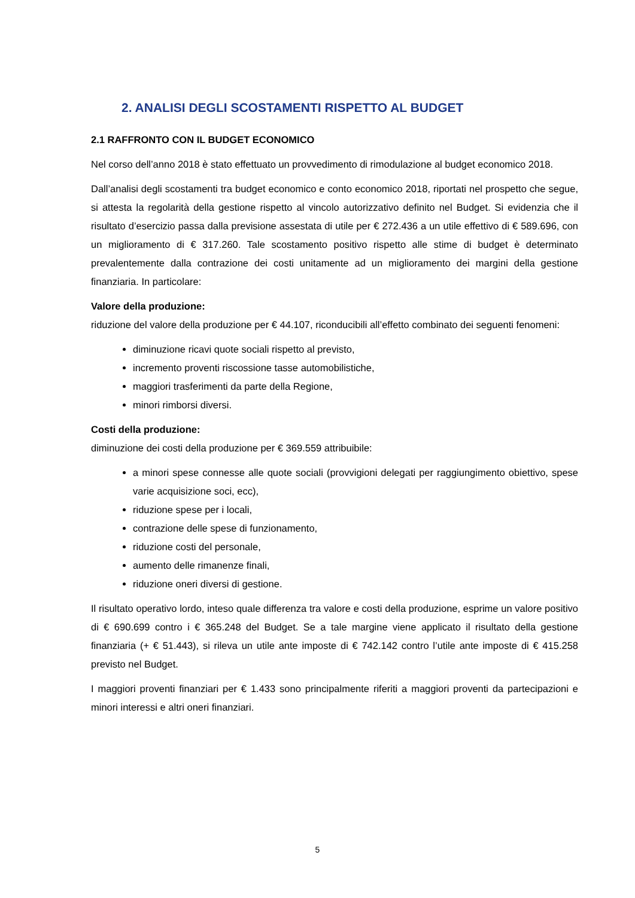2. ANALISI DEGLI SCOSTAMENTI RISPETTO AL BUDGET
2.1 RAFFRONTO CON IL BUDGET ECONOMICO
Nel corso dell’anno 2018 è stato effettuato un provvedimento di rimodulazione al budget economico 2018.
Dall’analisi degli scostamenti tra budget economico e conto economico 2018, riportati nel prospetto che segue, si attesta la regolarità della gestione rispetto al vincolo autorizzativo definito nel Budget. Si evidenzia che il risultato d’esercizio passa dalla previsione assestata di utile per € 272.436 a un utile effettivo di € 589.696, con un miglioramento di € 317.260. Tale scostamento positivo rispetto alle stime di budget è determinato prevalentemente dalla contrazione dei costi unitamente ad un miglioramento dei margini della gestione finanziaria. In particolare:
Valore della produzione:
riduzione del valore della produzione per € 44.107, riconducibili all’effetto combinato dei seguenti fenomeni:
diminuzione ricavi quote sociali rispetto al previsto,
incremento proventi riscossione tasse automobilistiche,
maggiori trasferimenti da parte della Regione,
minori rimborsi diversi.
Costi della produzione:
diminuzione dei costi della produzione per € 369.559 attribuibile:
a minori spese connesse alle quote sociali (provvigioni delegati per raggiungimento obiettivo, spese varie acquisizione soci, ecc),
riduzione spese per i locali,
contrazione delle spese di funzionamento,
riduzione costi del personale,
aumento delle rimanenze finali,
riduzione oneri diversi di gestione.
Il risultato operativo lordo, inteso quale differenza tra valore e costi della produzione, esprime un valore positivo di € 690.699 contro i € 365.248 del Budget. Se a tale margine viene applicato il risultato della gestione finanziaria (+ € 51.443), si rileva un utile ante imposte di € 742.142 contro l’utile ante imposte di € 415.258 previsto nel Budget.
I maggiori proventi finanziari per € 1.433 sono principalmente riferiti a maggiori proventi da partecipazioni e minori interessi e altri oneri finanziari.
5